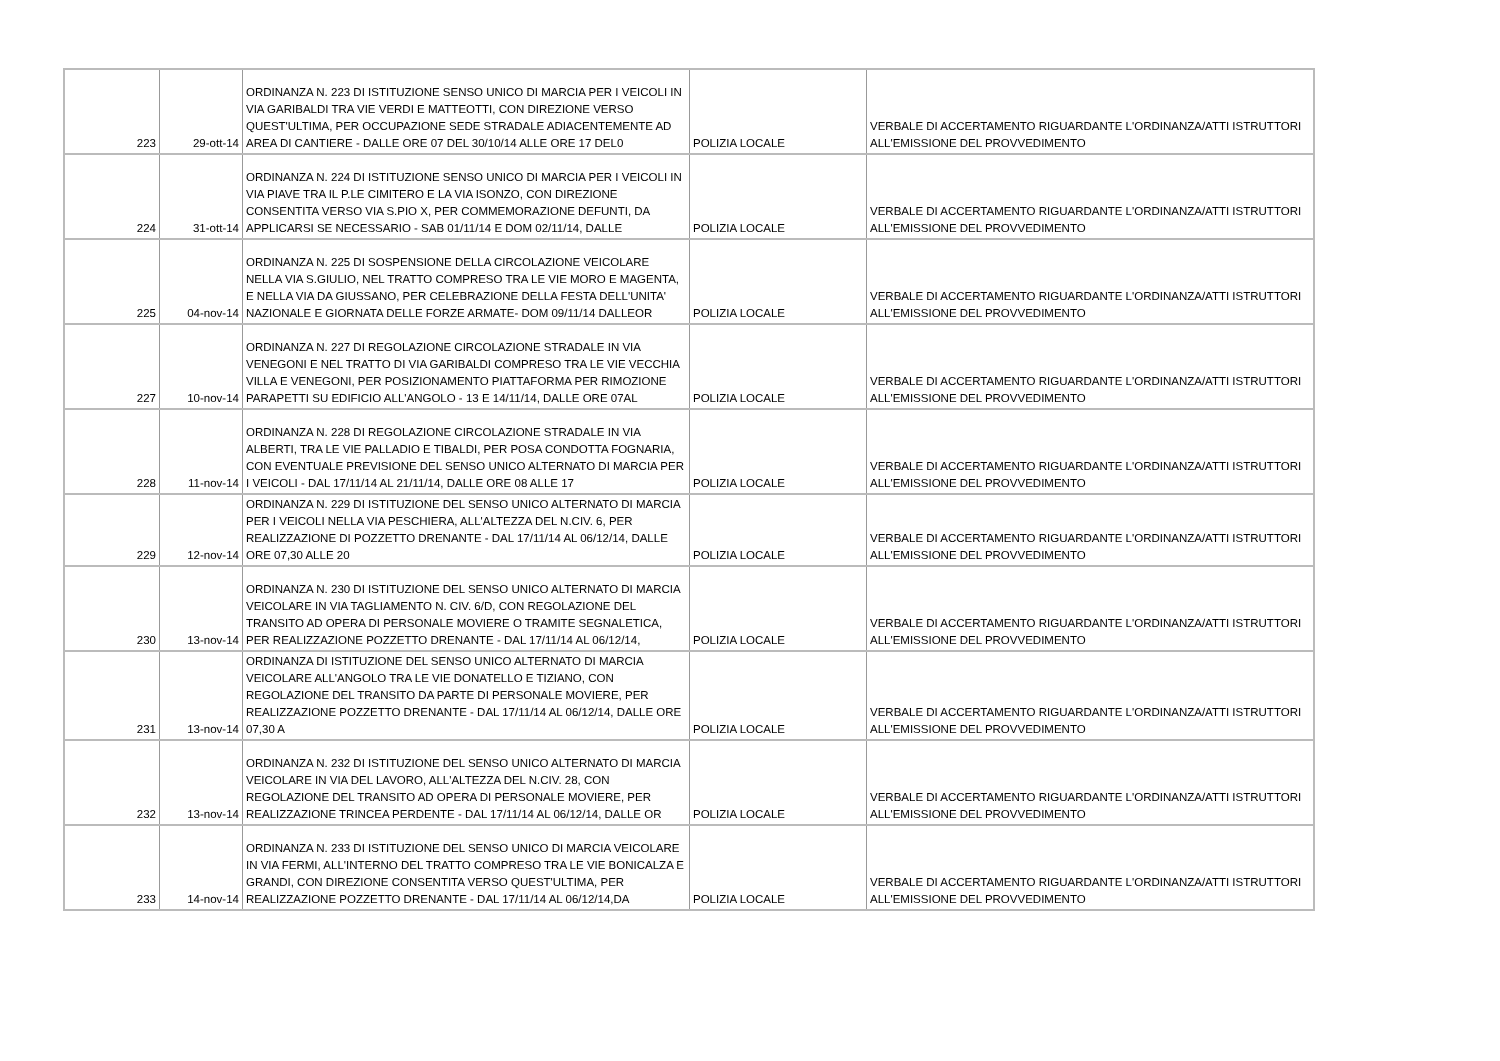| 223 | 29-ott-14 | ORDINANZA N. 223 DI ISTITUZIONE SENSO UNICO DI MARCIA PER I VEICOLI IN VIA GARIBALDI TRA VIE VERDI E MATTEOTTI, CON DIREZIONE VERSO QUEST'ULTIMA, PER OCCUPAZIONE SEDE STRADALE ADIACENTEMENTE AD AREA DI CANTIERE - DALLE ORE 07 DEL 30/10/14 ALLE ORE 17 DEL0 | POLIZIA LOCALE | VERBALE DI ACCERTAMENTO RIGUARDANTE L'ORDINANZA/ATTI ISTRUTTORI ALL'EMISSIONE DEL PROVVEDIMENTO |
| 224 | 31-ott-14 | ORDINANZA N. 224 DI ISTITUZIONE SENSO UNICO DI MARCIA PER I VEICOLI IN VIA PIAVE TRA IL P.LE CIMITERO E LA VIA ISONZO, CON DIREZIONE CONSENTITA VERSO VIA S.PIO X, PER COMMEMORAZIONE DEFUNTI, DA APPLICARSI SE NECESSARIO - SAB 01/11/14 E DOM 02/11/14, DALLE | POLIZIA LOCALE | VERBALE DI ACCERTAMENTO RIGUARDANTE L'ORDINANZA/ATTI ISTRUTTORI ALL'EMISSIONE DEL PROVVEDIMENTO |
| 225 | 04-nov-14 | ORDINANZA N. 225 DI SOSPENSIONE DELLA CIRCOLAZIONE VEICOLARE NELLA VIA S.GIULIO, NEL TRATTO COMPRESO TRA LE VIE MORO E MAGENTA, E NELLA VIA DA GIUSSANO, PER CELEBRAZIONE DELLA FESTA DELL'UNITA' NAZIONALE E GIORNATA DELLE FORZE ARMATE- DOM 09/11/14 DALLEOR | POLIZIA LOCALE | VERBALE DI ACCERTAMENTO RIGUARDANTE L'ORDINANZA/ATTI ISTRUTTORI ALL'EMISSIONE DEL PROVVEDIMENTO |
| 227 | 10-nov-14 | ORDINANZA N. 227 DI REGOLAZIONE CIRCOLAZIONE STRADALE IN VIA VENEGONI E NEL TRATTO DI VIA GARIBALDI COMPRESO TRA LE VIE VECCHIA VILLA E VENEGONI, PER POSIZIONAMENTO PIATTAFORMA PER RIMOZIONE PARAPETTI SU EDIFICIO ALL'ANGOLO - 13 E 14/11/14, DALLE ORE 07AL | POLIZIA LOCALE | VERBALE DI ACCERTAMENTO RIGUARDANTE L'ORDINANZA/ATTI ISTRUTTORI ALL'EMISSIONE DEL PROVVEDIMENTO |
| 228 | 11-nov-14 | ORDINANZA N. 228 DI REGOLAZIONE CIRCOLAZIONE STRADALE IN VIA ALBERTI, TRA LE VIE PALLADIO E TIBALDI, PER POSA CONDOTTA FOGNARIA, CON EVENTUALE PREVISIONE DEL SENSO UNICO ALTERNATO DI MARCIA PER I VEICOLI - DAL 17/11/14 AL 21/11/14, DALLE ORE 08 ALLE 17 | POLIZIA LOCALE | VERBALE DI ACCERTAMENTO RIGUARDANTE L'ORDINANZA/ATTI ISTRUTTORI ALL'EMISSIONE DEL PROVVEDIMENTO |
| 229 | 12-nov-14 | ORDINANZA N. 229 DI ISTITUZIONE DEL SENSO UNICO ALTERNATO DI MARCIA PER I VEICOLI NELLA VIA PESCHIERA, ALL'ALTEZZA DEL N.CIV. 6, PER REALIZZAZIONE DI POZZETTO DRENANTE - DAL 17/11/14 AL 06/12/14, DALLE ORE 07,30 ALLE 20 | POLIZIA LOCALE | VERBALE DI ACCERTAMENTO RIGUARDANTE L'ORDINANZA/ATTI ISTRUTTORI ALL'EMISSIONE DEL PROVVEDIMENTO |
| 230 | 13-nov-14 | ORDINANZA N. 230 DI ISTITUZIONE DEL SENSO UNICO ALTERNATO DI MARCIA VEICOLARE IN VIA TAGLIAMENTO N. CIV. 6/D, CON REGOLAZIONE DEL TRANSITO AD OPERA DI PERSONALE MOVIERE O TRAMITE SEGNALETICA, PER REALIZZAZIONE POZZETTO DRENANTE - DAL 17/11/14 AL 06/12/14, | POLIZIA LOCALE | VERBALE DI ACCERTAMENTO RIGUARDANTE L'ORDINANZA/ATTI ISTRUTTORI ALL'EMISSIONE DEL PROVVEDIMENTO |
| 231 | 13-nov-14 | ORDINANZA DI ISTITUZIONE DEL SENSO UNICO ALTERNATO DI MARCIA VEICOLARE ALL'ANGOLO TRA LE VIE DONATELLO E TIZIANO, CON REGOLAZIONE DEL TRANSITO DA PARTE DI PERSONALE MOVIERE, PER REALIZZAZIONE POZZETTO DRENANTE - DAL 17/11/14 AL 06/12/14, DALLE ORE 07,30 A | POLIZIA LOCALE | VERBALE DI ACCERTAMENTO RIGUARDANTE L'ORDINANZA/ATTI ISTRUTTORI ALL'EMISSIONE DEL PROVVEDIMENTO |
| 232 | 13-nov-14 | ORDINANZA N. 232 DI ISTITUZIONE DEL SENSO UNICO ALTERNATO DI MARCIA VEICOLARE IN VIA DEL LAVORO, ALL'ALTEZZA DEL N.CIV. 28, CON REGOLAZIONE DEL TRANSITO AD OPERA DI PERSONALE MOVIERE, PER REALIZZAZIONE TRINCEA PERDENTE - DAL 17/11/14 AL 06/12/14, DALLE OR | POLIZIA LOCALE | VERBALE DI ACCERTAMENTO RIGUARDANTE L'ORDINANZA/ATTI ISTRUTTORI ALL'EMISSIONE DEL PROVVEDIMENTO |
| 233 | 14-nov-14 | ORDINANZA N. 233 DI ISTITUZIONE DEL SENSO UNICO DI MARCIA VEICOLARE IN VIA FERMI, ALL'INTERNO DEL TRATTO COMPRESO TRA LE VIE BONICALZA E GRANDI, CON DIREZIONE CONSENTITA VERSO QUEST'ULTIMA, PER REALIZZAZIONE POZZETTO DRENANTE - DAL 17/11/14 AL 06/12/14,DA | POLIZIA LOCALE | VERBALE DI ACCERTAMENTO RIGUARDANTE L'ORDINANZA/ATTI ISTRUTTORI ALL'EMISSIONE DEL PROVVEDIMENTO |